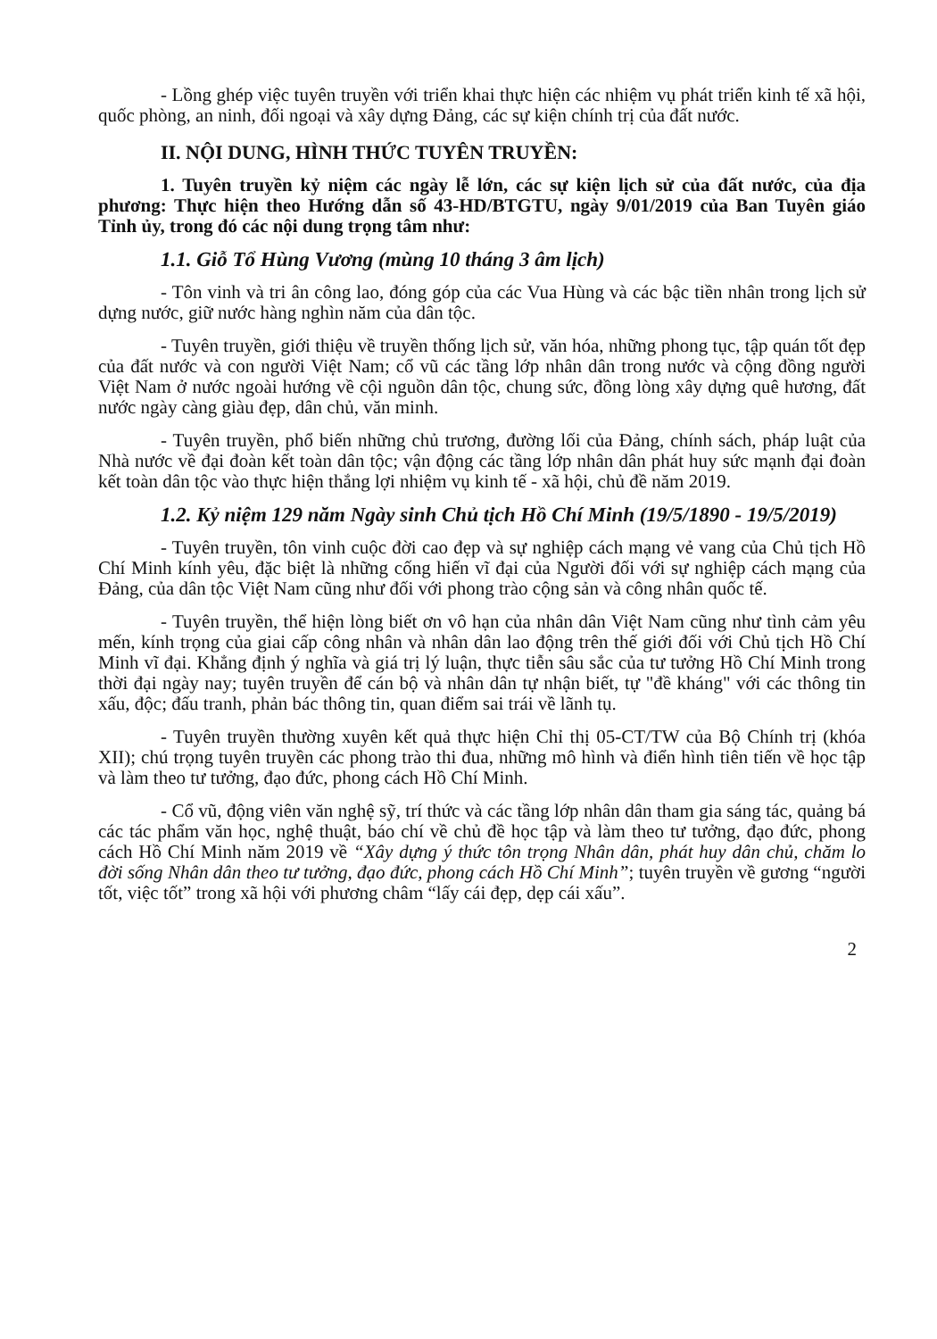- Lồng ghép việc tuyên truyền với triển khai thực hiện các nhiệm vụ phát triển kinh tế xã hội, quốc phòng, an ninh, đối ngoại và xây dựng Đảng, các sự kiện chính trị của đất nước.
II. NỘI DUNG, HÌNH THỨC TUYÊN TRUYỀN:
1. Tuyên truyền kỷ niệm các ngày lễ lớn, các sự kiện lịch sử của đất nước, của địa phương: Thực hiện theo Hướng dẫn số 43-HD/BTGTU, ngày 9/01/2019 của Ban Tuyên giáo Tỉnh ủy, trong đó các nội dung trọng tâm như:
1.1. Giỗ Tổ Hùng Vương (mùng 10 tháng 3 âm lịch)
- Tôn vinh và tri ân công lao, đóng góp của các Vua Hùng và các bậc tiền nhân trong lịch sử dựng nước, giữ nước hàng nghìn năm của dân tộc.
- Tuyên truyền, giới thiệu về truyền thống lịch sử, văn hóa, những phong tục, tập quán tốt đẹp của đất nước và con người Việt Nam; cổ vũ các tầng lớp nhân dân trong nước và cộng đồng người Việt Nam ở nước ngoài hướng về cội nguồn dân tộc, chung sức, đồng lòng xây dựng quê hương, đất nước ngày càng giàu đẹp, dân chủ, văn minh.
- Tuyên truyền, phổ biến những chủ trương, đường lối của Đảng, chính sách, pháp luật của Nhà nước về đại đoàn kết toàn dân tộc; vận động các tầng lớp nhân dân phát huy sức mạnh đại đoàn kết toàn dân tộc vào thực hiện thắng lợi nhiệm vụ kinh tế - xã hội, chủ đề năm 2019.
1.2. Kỷ niệm 129 năm Ngày sinh Chủ tịch Hồ Chí Minh (19/5/1890 - 19/5/2019)
- Tuyên truyền, tôn vinh cuộc đời cao đẹp và sự nghiệp cách mạng vẻ vang của Chủ tịch Hồ Chí Minh kính yêu, đặc biệt là những cống hiến vĩ đại của Người đối với sự nghiệp cách mạng của Đảng, của dân tộc Việt Nam cũng như đối với phong trào cộng sản và công nhân quốc tế.
- Tuyên truyền, thể hiện lòng biết ơn vô hạn của nhân dân Việt Nam cũng như tình cảm yêu mến, kính trọng của giai cấp công nhân và nhân dân lao động trên thế giới đối với Chủ tịch Hồ Chí Minh vĩ đại. Khẳng định ý nghĩa và giá trị lý luận, thực tiễn sâu sắc của tư tưởng Hồ Chí Minh trong thời đại ngày nay; tuyên truyền để cán bộ và nhân dân tự nhận biết, tự "đề kháng" với các thông tin xấu, độc; đấu tranh, phản bác thông tin, quan điểm sai trái về lãnh tụ.
- Tuyên truyền thường xuyên kết quả thực hiện Chỉ thị 05-CT/TW của Bộ Chính trị (khóa XII); chú trọng tuyên truyền các phong trào thi đua, những mô hình và điển hình tiên tiến về học tập và làm theo tư tưởng, đạo đức, phong cách Hồ Chí Minh.
- Cổ vũ, động viên văn nghệ sỹ, trí thức và các tầng lớp nhân dân tham gia sáng tác, quảng bá các tác phẩm văn học, nghệ thuật, báo chí về chủ đề học tập và làm theo tư tưởng, đạo đức, phong cách Hồ Chí Minh năm 2019 về “Xây dựng ý thức tôn trọng Nhân dân, phát huy dân chủ, chăm lo đời sống Nhân dân theo tư tưởng, đạo đức, phong cách Hồ Chí Minh”; tuyên truyền về gương “người tốt, việc tốt” trong xã hội với phương châm “lấy cái đẹp, dẹp cái xấu”.
2